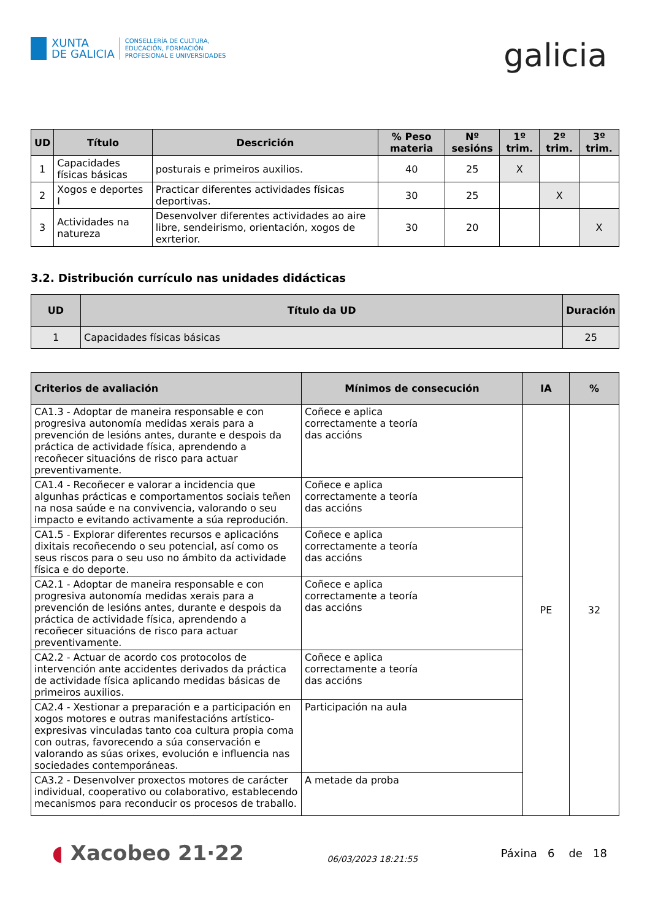XUNTA
DE GALICIA
CONSELLERÍA DE CULTURA,
EDUCACIÓN, FORMACIÓN
PROFESIONAL E UNIVERSIDADES
galicia
| UD | Título | Descrición | % Peso materia | Nº sesións | 1º trim. | 2º trim. | 3º trim. |
| --- | --- | --- | --- | --- | --- | --- | --- |
| 1 | Capacidades físicas básicas | posturais e primeiros auxilios. | 40 | 25 | X | | |
| 2 | Xogos e deportes I | Practicar diferentes actividades físicas deportivas. | 30 | 25 | | X | |
| 3 | Actividades na natureza | Desenvolver diferentes actividades ao aire libre, sendeirismo, orientación, xogos de exrterior. | 30 | 20 | | | X |
3.2. Distribución currículo nas unidades didácticas
| UD | Título da UD | Duración |
| --- | --- | --- |
| 1 | Capacidades físicas básicas | 25 |
| Criterios de avaliación | Mínimos de consecución | IA | % |
| --- | --- | --- | --- |
| CA1.3 - Adoptar de maneira responsable e con progresiva autonomía medidas xerais para a prevención de lesións antes, durante e despois da práctica de actividade física, aprendendo a recoñecer situacións de risco para actuar preventivamente. | Coñece e aplica correctamente a teoría das accións | PE | 32 |
| CA1.4 - Recoñecer e valorar a incidencia que algunhas prácticas e comportamentos sociais teñen na nosa saúde e na convivencia, valorando o seu impacto e evitando activamente a súa reprodución. | Coñece e aplica correctamente a teoría das accións | | |
| CA1.5 - Explorar diferentes recursos e aplicacións dixitais recoñecendo o seu potencial, así como os seus riscos para o seu uso no ámbito da actividade física e do deporte. | Coñece e aplica correctamente a teoría das accións | | |
| CA2.1 - Adoptar de maneira responsable e con progresiva autonomía medidas xerais para a prevención de lesións antes, durante e despois da práctica de actividade física, aprendendo a recoñecer situacións de risco para actuar preventivamente. | Coñece e aplica correctamente a teoría das accións | | |
| CA2.2 - Actuar de acordo cos protocolos de intervención ante accidentes derivados da práctica de actividade física aplicando medidas básicas de primeiros auxilios. | Coñece e aplica correctamente a teoría das accións | | |
| CA2.4 - Xestionar a preparación e a participación en xogos motores e outras manifestacións artístico-expresivas vinculadas tanto coa cultura propia coma con outras, favorecendo a súa conservación e valorando as súas orixes, evolución e influencia nas sociedades contemporáneas. | Participación na aula | | |
| CA3.2 - Desenvolver proxectos motores de carácter individual, cooperativo ou colaborativo, establecendo mecanismos para reconducir os procesos de traballo. | A metade da proba | | |
◖ Xacobeo 21·22
06/03/2023 18:21:55
Páxina 6 de 18